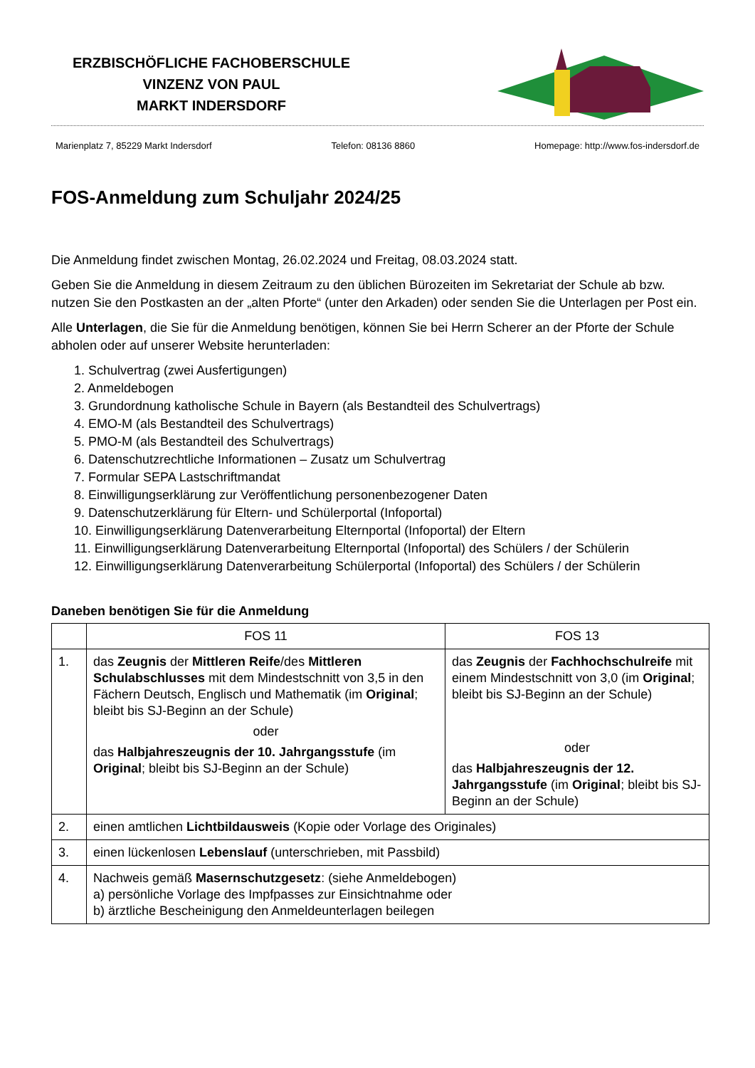ERZBISCHÖFLICHE FACHOBERSCHULE
VINZENZ VON PAUL
MARKT INDERSDORF
Marienplatz 7, 85229 Markt Indersdorf Telefon: 08136 8860 Homepage: http://www.fos-indersdorf.de
FOS-Anmeldung zum Schuljahr 2024/25
Die Anmeldung findet zwischen Montag, 26.02.2024 und Freitag, 08.03.2024 statt.
Geben Sie die Anmeldung in diesem Zeitraum zu den üblichen Bürozeiten im Sekretariat der Schule ab bzw. nutzen Sie den Postkasten an der „alten Pforte“ (unter den Arkaden) oder senden Sie die Unterlagen per Post ein.
Alle Unterlagen, die Sie für die Anmeldung benötigen, können Sie bei Herrn Scherer an der Pforte der Schule abholen oder auf unserer Website herunterladen:
1. Schulvertrag (zwei Ausfertigungen)
2. Anmeldebogen
3. Grundordnung katholische Schule in Bayern (als Bestandteil des Schulvertrags)
4. EMO-M (als Bestandteil des Schulvertrags)
5. PMO-M (als Bestandteil des Schulvertrags)
6. Datenschutzrechtliche Informationen – Zusatz um Schulvertrag
7. Formular SEPA Lastschriftmandat
8. Einwilligungserklärung zur Veröffentlichung personenbezogener Daten
9. Datenschutzerklärung für Eltern- und Schülerportal (Infoportal)
10. Einwilligungserklärung Datenverarbeitung Elternportal (Infoportal) der Eltern
11. Einwilligungserklärung Datenverarbeitung Elternportal (Infoportal) des Schülers / der Schülerin
12. Einwilligungserklärung Datenverarbeitung Schülerportal (Infoportal) des Schülers / der Schülerin
Daneben benötigen Sie für die Anmeldung
| | FOS 11 | FOS 13 |
| --- | --- | --- |
| 1. | das Zeugnis der Mittleren Reife /des Mittleren Schulabschlusses mit dem Mindestschnitt von 3,5 in den Fächern Deutsch, Englisch und Mathematik (im Original ; bleibt bis SJ-Beginn an der Schule) oder das Halbjahreszeugnis der 10. Jahrgangsstufe (im Original ; bleibt bis SJ-Beginn an der Schule) | das Zeugnis der Fachhochschulreife mit einem Mindestschnitt von 3,0 (im Original ; bleibt bis SJ-Beginn an der Schule) oder das Halbjahreszeugnis der 12. Jahrgangsstufe (im Original ; bleibt bis SJ-Beginn an der Schule) |
| 2. | einen amtlichen Lichtbildausweis (Kopie oder Vorlage des Originales) | |
| 3. | einen lückenlosen Lebenslauf (unterschrieben, mit Passbild) | |
| 4. | Nachweis gemäß Masernschutzgesetz : (siehe Anmeldebogen) a) persönliche Vorlage des Impfpasses zur Einsichtnahme oder b) ärztliche Bescheinigung den Anmeldeunterlagen beilegen | |